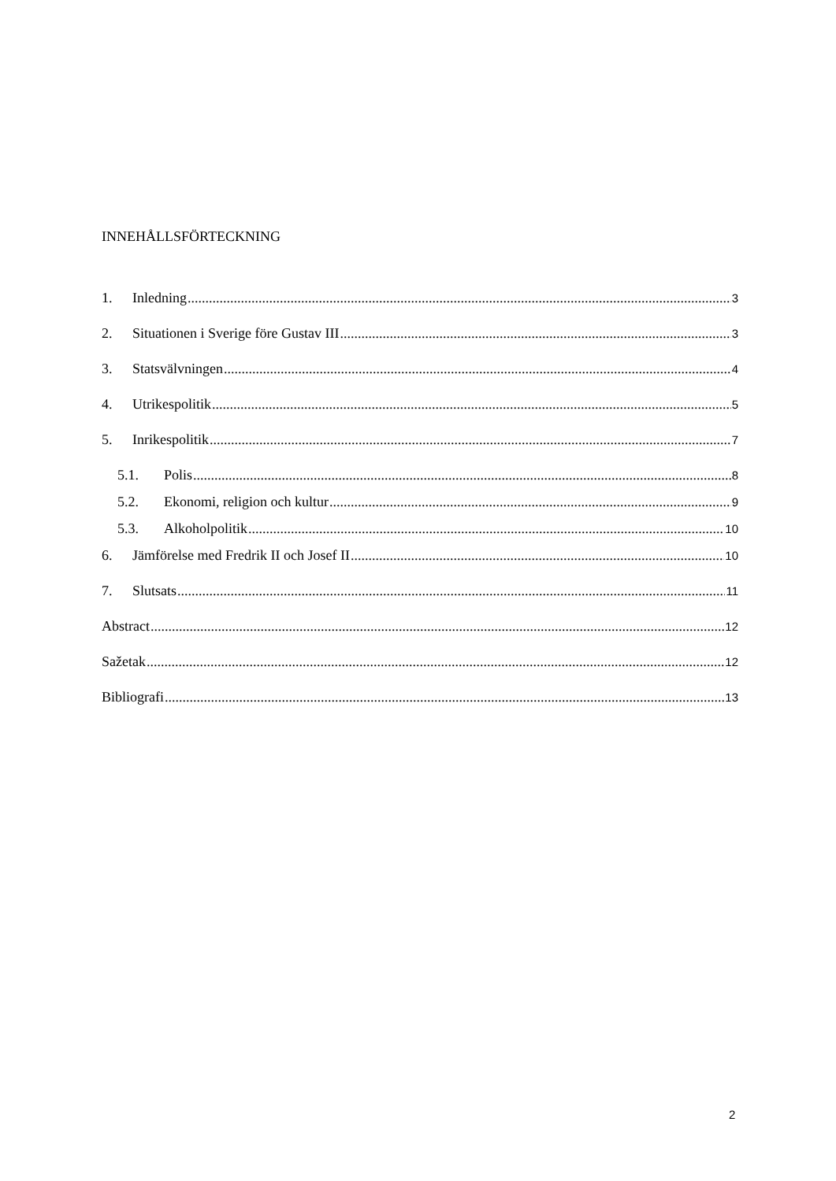INNEHÅLLSFÖRTECKNING
1. Inledning 3
2. Situationen i Sverige före Gustav III 3
3. Statsvälvningen 4
4. Utrikespolitik 5
5. Inrikespolitik 7
5.1. Polis 8
5.2. Ekonomi, religion och kultur 9
5.3. Alkoholpolitik 10
6. Jämförelse med Fredrik II och Josef II 10
7. Slutsats 11
Abstract 12
Sažetak 12
Bibliografi 13
2